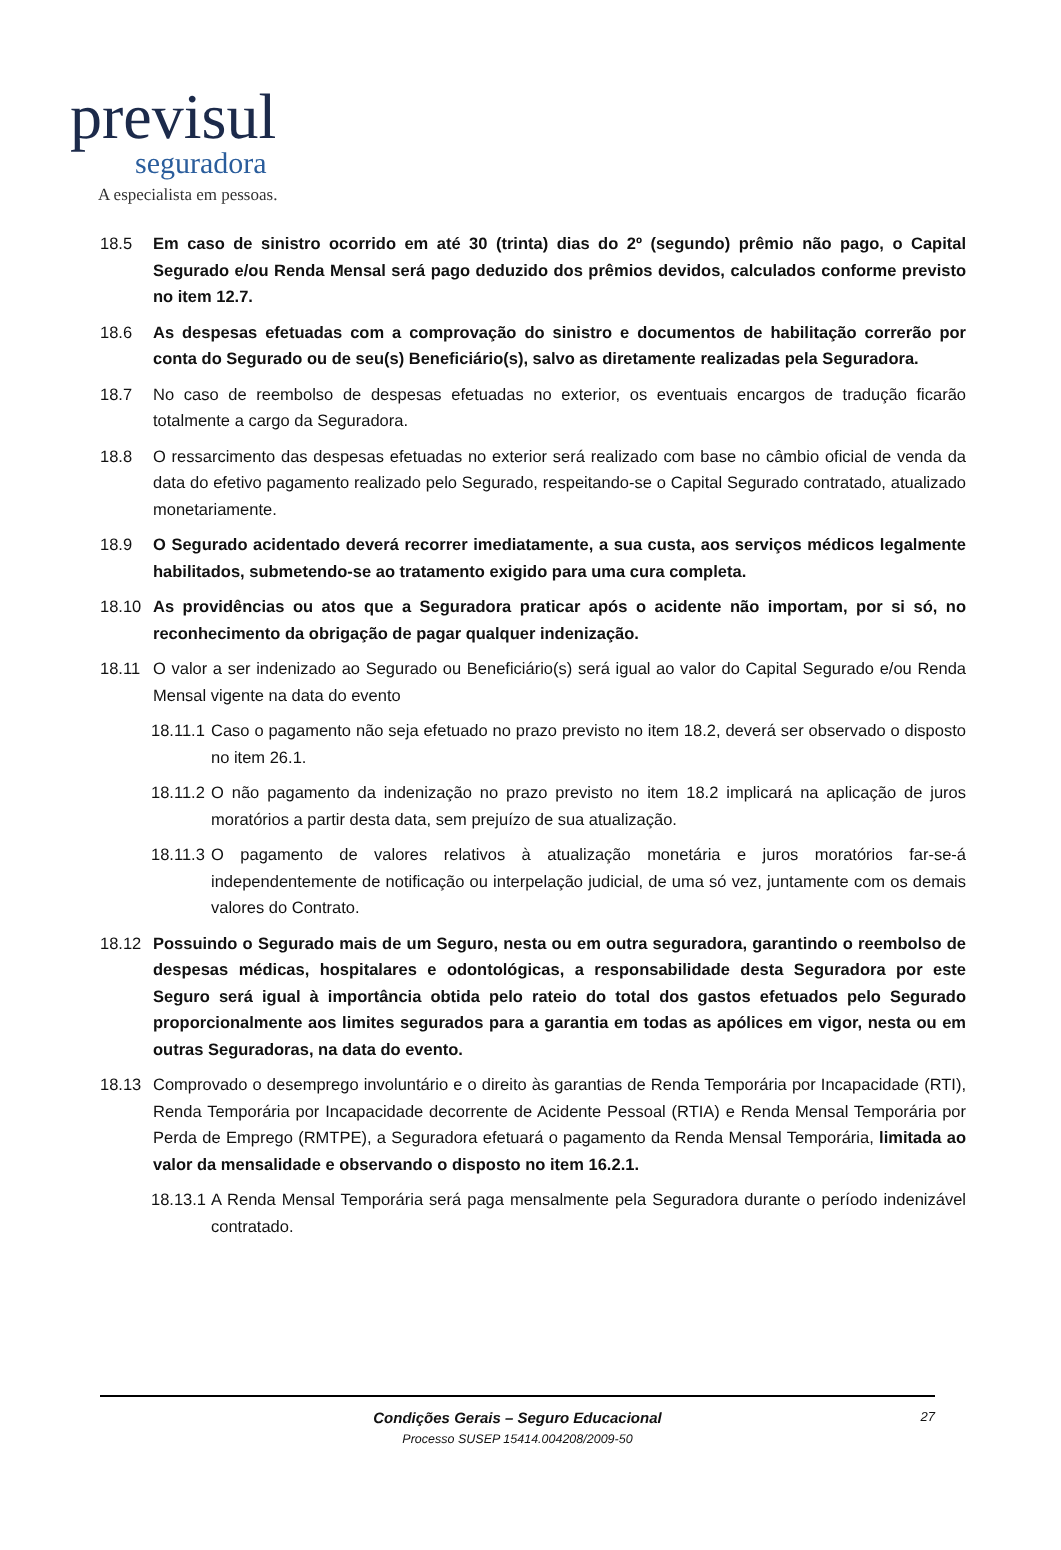previsul
seguradora
A especialista em pessoas.
18.5 Em caso de sinistro ocorrido em até 30 (trinta) dias do 2º (segundo) prêmio não pago, o Capital Segurado e/ou Renda Mensal será pago deduzido dos prêmios devidos, calculados conforme previsto no item 12.7.
18.6 As despesas efetuadas com a comprovação do sinistro e documentos de habilitação correrão por conta do Segurado ou de seu(s) Beneficiário(s), salvo as diretamente realizadas pela Seguradora.
18.7 No caso de reembolso de despesas efetuadas no exterior, os eventuais encargos de tradução ficarão totalmente a cargo da Seguradora.
18.8 O ressarcimento das despesas efetuadas no exterior será realizado com base no câmbio oficial de venda da data do efetivo pagamento realizado pelo Segurado, respeitando-se o Capital Segurado contratado, atualizado monetariamente.
18.9 O Segurado acidentado deverá recorrer imediatamente, a sua custa, aos serviços médicos legalmente habilitados, submetendo-se ao tratamento exigido para uma cura completa.
18.10 As providências ou atos que a Seguradora praticar após o acidente não importam, por si só, no reconhecimento da obrigação de pagar qualquer indenização.
18.11 O valor a ser indenizado ao Segurado ou Beneficiário(s) será igual ao valor do Capital Segurado e/ou Renda Mensal vigente na data do evento
18.11.1
Caso o pagamento não seja efetuado no prazo previsto no item 18.2, deverá ser observado o disposto no item 26.1.
18.11.2
O não pagamento da indenização no prazo previsto no item 18.2 implicará na aplicação de juros moratórios a partir desta data, sem prejuízo de sua atualização.
18.11.3
O pagamento de valores relativos à atualização monetária e juros moratórios far-se-á independentemente de notificação ou interpelação judicial, de uma só vez, juntamente com os demais valores do Contrato.
18.12 Possuindo o Segurado mais de um Seguro, nesta ou em outra seguradora, garantindo o reembolso de despesas médicas, hospitalares e odontológicas, a responsabilidade desta Seguradora por este Seguro será igual à importância obtida pelo rateio do total dos gastos efetuados pelo Segurado proporcionalmente aos limites segurados para a garantia em todas as apólices em vigor, nesta ou em outras Seguradoras, na data do evento.
18.13 Comprovado o desemprego involuntário e o direito às garantias de Renda Temporária por Incapacidade (RTI), Renda Temporária por Incapacidade decorrente de Acidente Pessoal (RTIA) e Renda Mensal Temporária por Perda de Emprego (RMTPE), a Seguradora efetuará o pagamento da Renda Mensal Temporária, limitada ao valor da mensalidade e observando o disposto no item 16.2.1.
18.13.1
A Renda Mensal Temporária será paga mensalmente pela Seguradora durante o período indenizável contratado.
Condições Gerais – Seguro Educacional
Processo SUSEP 15414.004208/2009-50
27